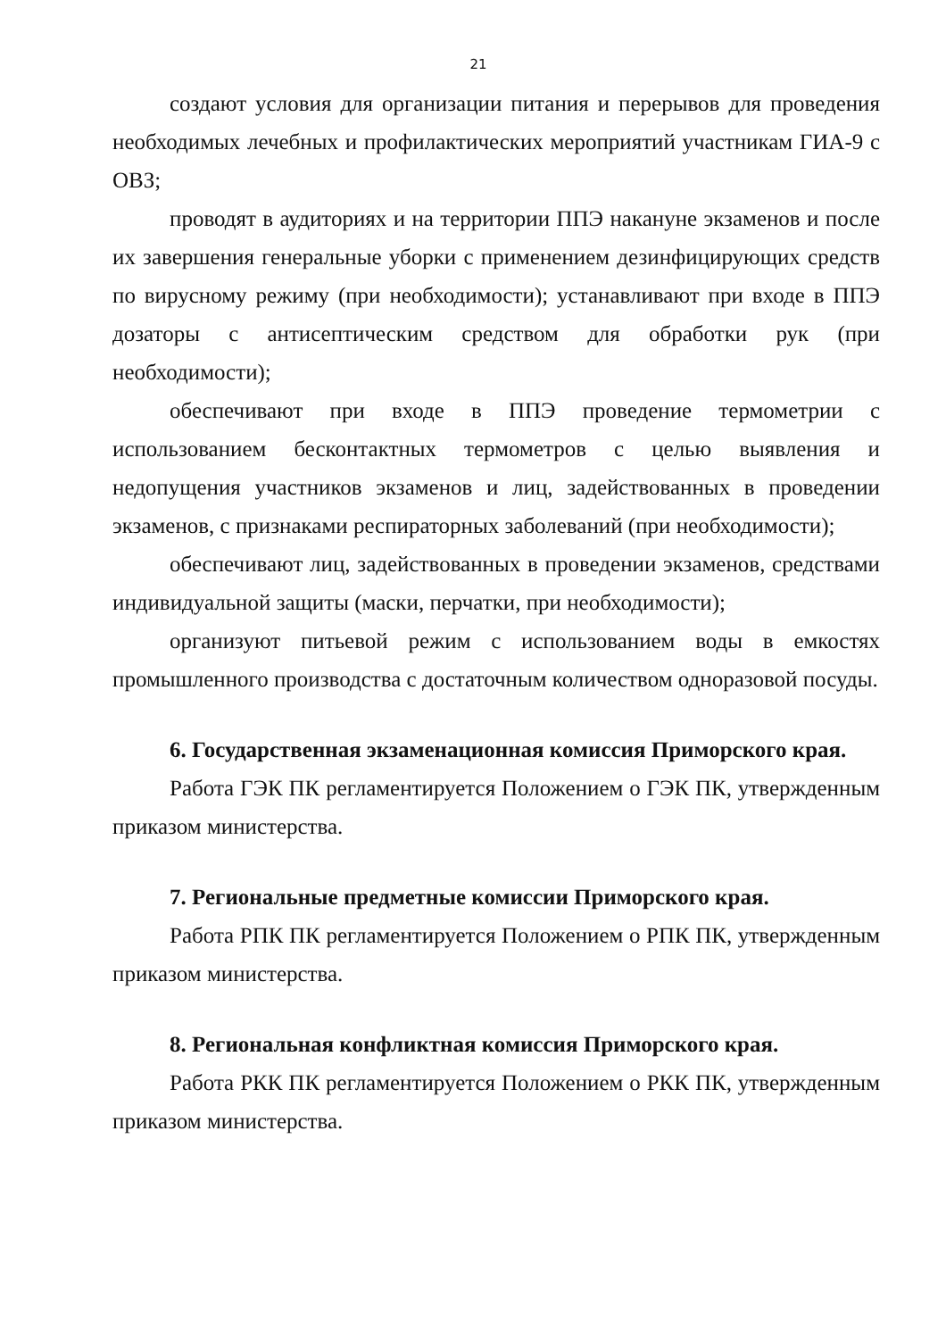21
создают условия для организации питания и перерывов для проведения необходимых лечебных и профилактических мероприятий участникам ГИА-9 с ОВЗ;
проводят в аудиториях и на территории ППЭ накануне экзаменов и после их завершения генеральные уборки с применением дезинфицирующих средств по вирусному режиму (при необходимости); устанавливают при входе в ППЭ дозаторы с антисептическим средством для обработки рук (при необходимости);
обеспечивают при входе в ППЭ проведение термометрии с использованием бесконтактных термометров с целью выявления и недопущения участников экзаменов и лиц, задействованных в проведении экзаменов, с признаками респираторных заболеваний (при необходимости);
обеспечивают лиц, задействованных в проведении экзаменов, средствами индивидуальной защиты (маски, перчатки, при необходимости);
организуют питьевой режим с использованием воды в емкостях промышленного производства с достаточным количеством одноразовой посуды.
6. Государственная экзаменационная комиссия Приморского края.
Работа ГЭК ПК регламентируется Положением о ГЭК ПК, утвержденным приказом министерства.
7. Региональные предметные комиссии Приморского края.
Работа РПК ПК регламентируется Положением о РПК ПК, утвержденным приказом министерства.
8. Региональная конфликтная комиссия Приморского края.
Работа РКК ПК регламентируется Положением о РКК ПК, утвержденным приказом министерства.